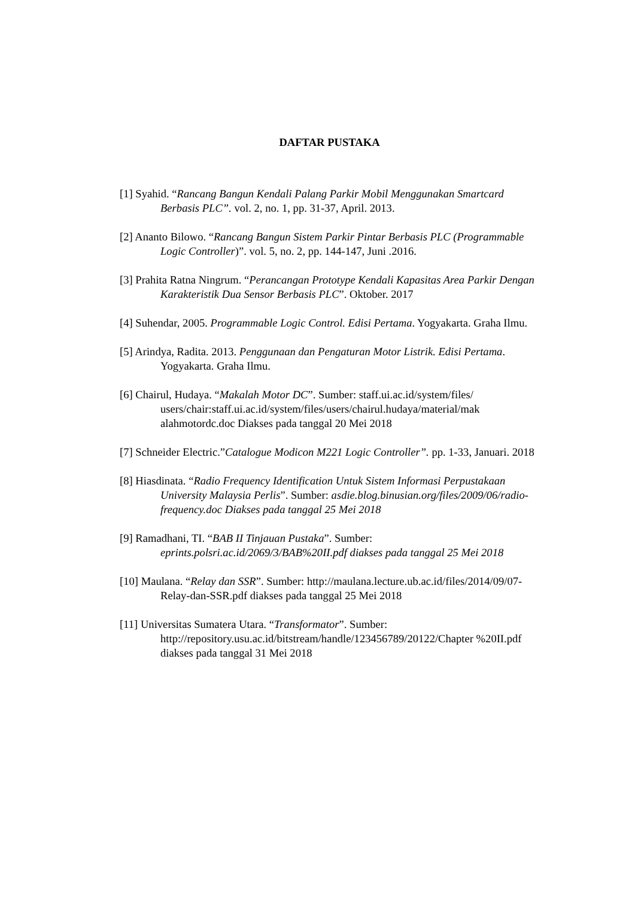DAFTAR PUSTAKA
[1] Syahid. “Rancang Bangun Kendali Palang Parkir Mobil Menggunakan Smartcard Berbasis PLC”. vol. 2, no. 1, pp. 31-37, April. 2013.
[2] Ananto Bilowo. “Rancang Bangun Sistem Parkir Pintar Berbasis PLC (Programmable Logic Controller)”. vol. 5, no. 2, pp. 144-147, Juni .2016.
[3] Prahita Ratna Ningrum. “Perancangan Prototype Kendali Kapasitas Area Parkir Dengan Karakteristik Dua Sensor Berbasis PLC”. Oktober. 2017
[4] Suhendar, 2005. Programmable Logic Control. Edisi Pertama. Yogyakarta. Graha Ilmu.
[5] Arindya, Radita. 2013. Penggunaan dan Pengaturan Motor Listrik. Edisi Pertama. Yogyakarta. Graha Ilmu.
[6] Chairul, Hudaya. “Makalah Motor DC”. Sumber: staff.ui.ac.id/system/files/ users/chair:staff.ui.ac.id/system/files/users/chairul.hudaya/material/mak alahmotordc.doc Diakses pada tanggal 20 Mei 2018
[7] Schneider Electric.”Catalogue Modicon M221 Logic Controller”. pp. 1-33, Januari. 2018
[8] Hiasdinata. “Radio Frequency Identification Untuk Sistem Informasi Perpustakaan University Malaysia Perlis”. Sumber: asdie.blog.binusian.org/files/2009/06/radio-frequency.doc Diakses pada tanggal 25 Mei 2018
[9] Ramadhani, TI. “BAB II Tinjauan Pustaka”. Sumber: eprints.polsri.ac.id/2069/3/BAB%20II.pdf diakses pada tanggal 25 Mei 2018
[10] Maulana. “Relay dan SSR”. Sumber: http://maulana.lecture.ub.ac.id/files/2014/09/07-Relay-dan-SSR.pdf diakses pada tanggal 25 Mei 2018
[11] Universitas Sumatera Utara. “Transformator”. Sumber: http://repository.usu.ac.id/bitstream/handle/123456789/20122/Chapter %20II.pdf diakses pada tanggal 31 Mei 2018